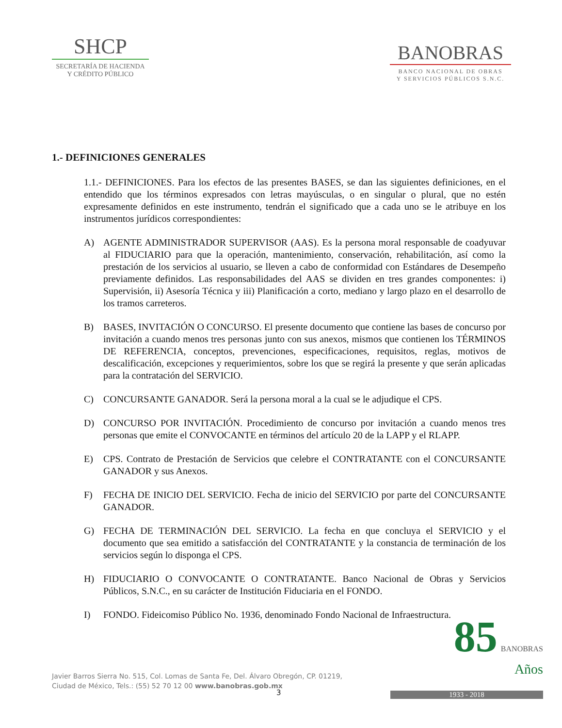SHCP
SECRETARÍA DE HACIENDA
Y CRÉDITO PÚBLICO
BANOBRAS
BANCO NACIONAL DE OBRAS
Y SERVICIOS PÚBLICOS S.N.C.
1.- DEFINICIONES GENERALES
1.1.- DEFINICIONES. Para los efectos de las presentes BASES, se dan las siguientes definiciones, en el entendido que los términos expresados con letras mayúsculas, o en singular o plural, que no estén expresamente definidos en este instrumento, tendrán el significado que a cada uno se le atribuye en los instrumentos jurídicos correspondientes:
A) AGENTE ADMINISTRADOR SUPERVISOR (AAS). Es la persona moral responsable de coadyuvar al FIDUCIARIO para que la operación, mantenimiento, conservación, rehabilitación, así como la prestación de los servicios al usuario, se lleven a cabo de conformidad con Estándares de Desempeño previamente definidos. Las responsabilidades del AAS se dividen en tres grandes componentes: i) Supervisión, ii) Asesoría Técnica y iii) Planificación a corto, mediano y largo plazo en el desarrollo de los tramos carreteros.
B) BASES, INVITACIÓN O CONCURSO. El presente documento que contiene las bases de concurso por invitación a cuando menos tres personas junto con sus anexos, mismos que contienen los TÉRMINOS DE REFERENCIA, conceptos, prevenciones, especificaciones, requisitos, reglas, motivos de descalificación, excepciones y requerimientos, sobre los que se regirá la presente y que serán aplicadas para la contratación del SERVICIO.
C) CONCURSANTE GANADOR. Será la persona moral a la cual se le adjudique el CPS.
D) CONCURSO POR INVITACIÓN. Procedimiento de concurso por invitación a cuando menos tres personas que emite el CONVOCANTE en términos del artículo 20 de la LAPP y el RLAPP.
E) CPS. Contrato de Prestación de Servicios que celebre el CONTRATANTE con el CONCURSANTE GANADOR y sus Anexos.
F) FECHA DE INICIO DEL SERVICIO. Fecha de inicio del SERVICIO por parte del CONCURSANTE GANADOR.
G) FECHA DE TERMINACIÓN DEL SERVICIO. La fecha en que concluya el SERVICIO y el documento que sea emitido a satisfacción del CONTRATANTE y la constancia de terminación de los servicios según lo disponga el CPS.
H) FIDUCIARIO O CONVOCANTE O CONTRATANTE. Banco Nacional de Obras y Servicios Públicos, S.N.C., en su carácter de Institución Fiduciaria en el FONDO.
I) FONDO. Fideicomiso Público No. 1936, denominado Fondo Nacional de Infraestructura.
Javier Barros Sierra No. 515, Col. Lomas de Santa Fe, Del. Álvaro Obregón, CP. 01219,
Ciudad de México, Tels.: (55) 52 70 12 00 www.banobras.gob.mx
3
85 BANOBRAS
Años
1933 - 2018